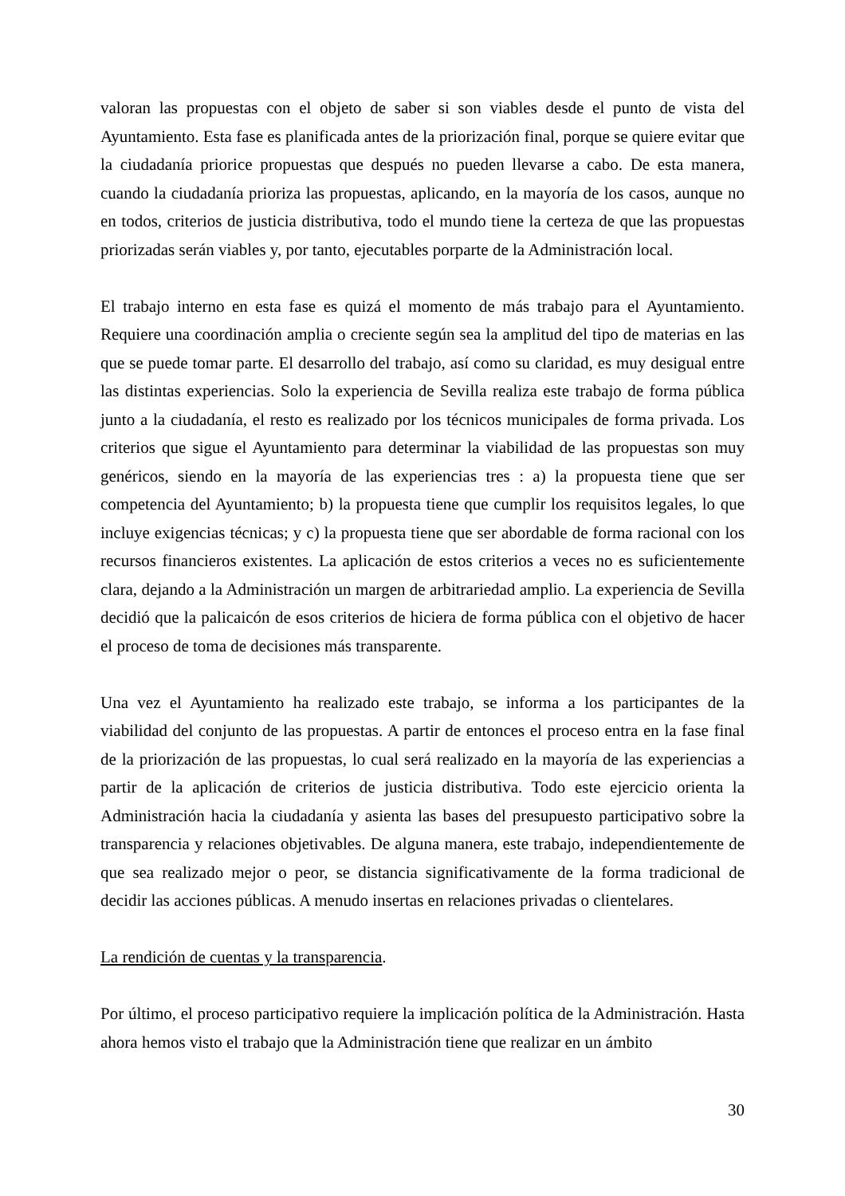valoran las propuestas con el objeto de saber si son viables desde el punto de vista del Ayuntamiento. Esta fase es planificada antes de la priorización final, porque se quiere evitar que la ciudadanía priorice propuestas que después no pueden llevarse a cabo. De esta manera, cuando la ciudadanía prioriza las propuestas, aplicando, en la mayoría de los casos, aunque no en todos, criterios de justicia distributiva, todo el mundo tiene la certeza de que las propuestas priorizadas serán viables y, por tanto, ejecutables porparte de la Administración local.
El trabajo interno en esta fase es quizá el momento de más trabajo para el Ayuntamiento. Requiere una coordinación amplia o creciente según sea la amplitud del tipo de materias en las que se puede tomar parte. El desarrollo del trabajo, así como su claridad, es muy desigual entre las distintas experiencias. Solo la experiencia de Sevilla realiza este trabajo de forma pública junto a la ciudadanía, el resto es realizado por los técnicos municipales de forma privada. Los criterios que sigue el Ayuntamiento para determinar la viabilidad de las propuestas son muy genéricos, siendo en la mayoría de las experiencias tres : a) la propuesta tiene que ser competencia del Ayuntamiento; b) la propuesta tiene que cumplir los requisitos legales, lo que incluye exigencias técnicas; y c) la propuesta tiene que ser abordable de forma racional con los recursos financieros existentes. La aplicación de estos criterios a veces no es suficientemente clara, dejando a la Administración un margen de arbitrariedad amplio. La experiencia de Sevilla decidió que la palicaicón de esos criterios de hiciera de forma pública con el objetivo de hacer el proceso de toma de decisiones más transparente.
Una vez el Ayuntamiento ha realizado este trabajo, se informa a los participantes de la viabilidad del conjunto de las propuestas. A partir de entonces el proceso entra en la fase final de la priorización de las propuestas, lo cual será realizado en la mayoría de las experiencias a partir de la aplicación de criterios de justicia distributiva. Todo este ejercicio orienta la Administración hacia la ciudadanía y asienta las bases del presupuesto participativo sobre la transparencia y relaciones objetivables. De alguna manera, este trabajo, independientemente de que sea realizado mejor o peor, se distancia significativamente de la forma tradicional de decidir las acciones públicas. A menudo insertas en relaciones privadas o clientelares.
La rendición de cuentas y la transparencia.
Por último, el proceso participativo requiere la implicación política de la Administración. Hasta ahora hemos visto el trabajo que la Administración tiene que realizar en un ámbito
30